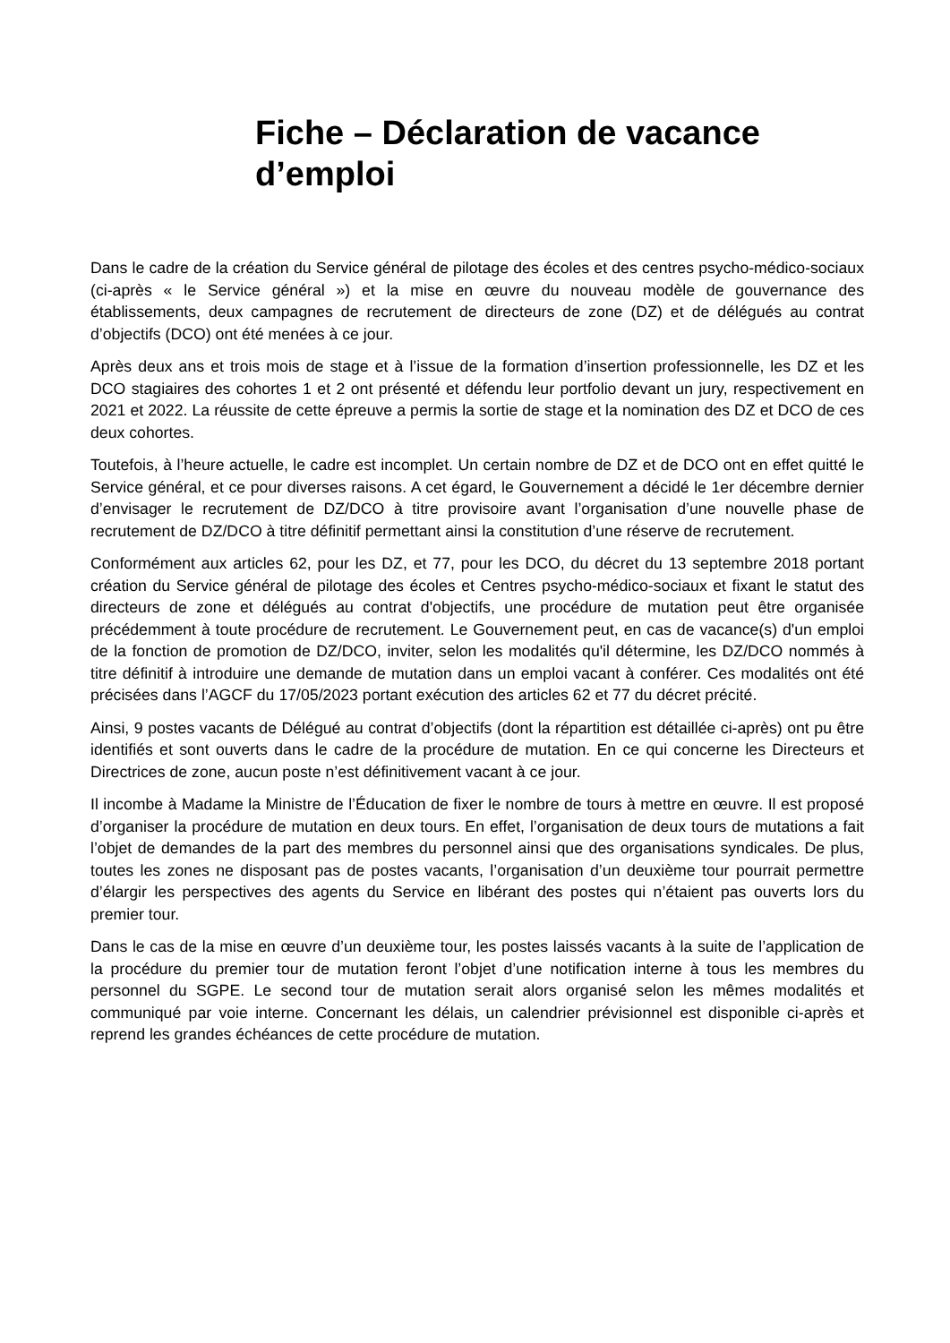Fiche – Déclaration de vacance d’emploi
Dans le cadre de la création du Service général de pilotage des écoles et des centres psycho-médico-sociaux (ci-après « le Service général ») et la mise en œuvre du nouveau modèle de gouvernance des établissements, deux campagnes de recrutement de directeurs de zone (DZ) et de délégués au contrat d’objectifs (DCO) ont été menées à ce jour.
Après deux ans et trois mois de stage et à l’issue de la formation d’insertion professionnelle, les DZ et les DCO stagiaires des cohortes 1 et 2 ont présenté et défendu leur portfolio devant un jury, respectivement en 2021 et 2022. La réussite de cette épreuve a permis la sortie de stage et la nomination des DZ et DCO de ces deux cohortes.
Toutefois, à l’heure actuelle, le cadre est incomplet. Un certain nombre de DZ et de DCO ont en effet quitté le Service général, et ce pour diverses raisons. A cet égard, le Gouvernement a décidé le 1er décembre dernier d’envisager le recrutement de DZ/DCO à titre provisoire avant l’organisation d’une nouvelle phase de recrutement de DZ/DCO à titre définitif permettant ainsi la constitution d’une réserve de recrutement.
Conformément aux articles 62, pour les DZ, et 77, pour les DCO, du décret du 13 septembre 2018 portant création du Service général de pilotage des écoles et Centres psycho-médico-sociaux et fixant le statut des directeurs de zone et délégués au contrat d'objectifs, une procédure de mutation peut être organisée précédemment à toute procédure de recrutement. Le Gouvernement peut, en cas de vacance(s) d'un emploi de la fonction de promotion de DZ/DCO, inviter, selon les modalités qu'il détermine, les DZ/DCO nommés à titre définitif à introduire une demande de mutation dans un emploi vacant à conférer. Ces modalités ont été précisées dans l’AGCF du 17/05/2023 portant exécution des articles 62 et 77 du décret précité.
Ainsi, 9 postes vacants de Délégué au contrat d’objectifs (dont la répartition est détaillée ci-après) ont pu être identifiés et sont ouverts dans le cadre de la procédure de mutation. En ce qui concerne les Directeurs et Directrices de zone, aucun poste n’est définitivement vacant à ce jour.
Il incombe à Madame la Ministre de l’Éducation de fixer le nombre de tours à mettre en œuvre. Il est proposé d’organiser la procédure de mutation en deux tours. En effet, l’organisation de deux tours de mutations a fait l’objet de demandes de la part des membres du personnel ainsi que des organisations syndicales. De plus, toutes les zones ne disposant pas de postes vacants, l’organisation d’un deuxième tour pourrait permettre d’élargir les perspectives des agents du Service en libérant des postes qui n’étaient pas ouverts lors du premier tour.
Dans le cas de la mise en œuvre d’un deuxième tour, les postes laissés vacants à la suite de l’application de la procédure du premier tour de mutation feront l’objet d’une notification interne à tous les membres du personnel du SGPE. Le second tour de mutation serait alors organisé selon les mêmes modalités et communiqué par voie interne. Concernant les délais, un calendrier prévisionnel est disponible ci-après et reprend les grandes échéances de cette procédure de mutation.